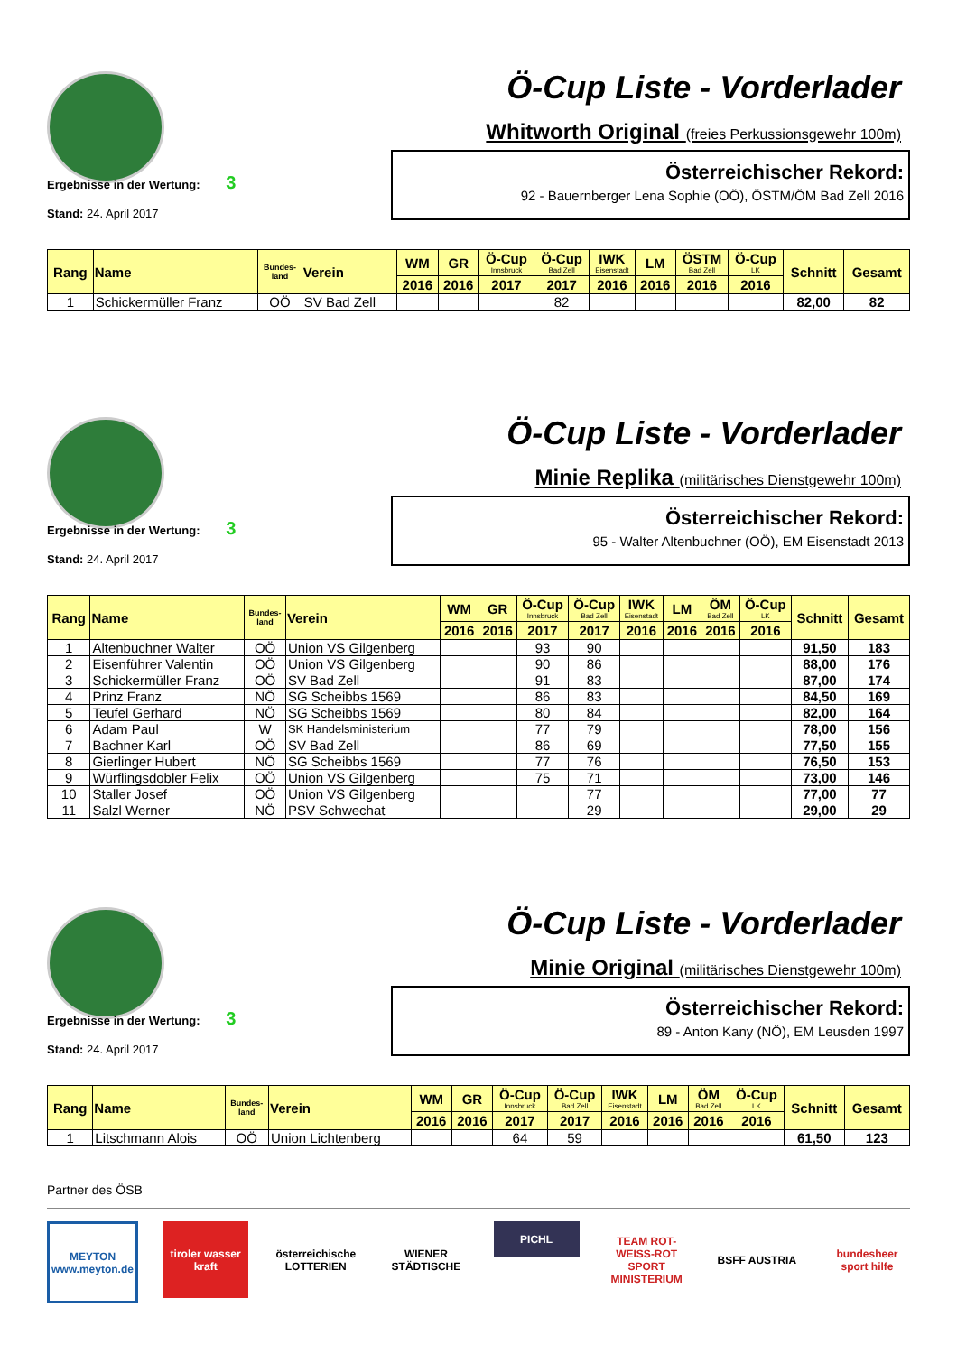Ö-Cup Liste - Vorderlader
Whitworth Original (freies Perkussionsgewehr 100m)
Ergebnisse in der Wertung: 3
Stand: 24. April 2017
Österreichischer Rekord:
92 - Bauernberger Lena Sophie (OÖ), ÖSTM/ÖM Bad Zell 2016
| Rang | Name | Bundes- land | Verein | WM | GR | Ö-Cup Innsbruck | Ö-Cup Bad Zell | IWK Eisenstadt | LM | ÖSTM Bad Zell | Ö-Cup LK | Schnitt | Gesamt |
| --- | --- | --- | --- | --- | --- | --- | --- | --- | --- | --- | --- | --- | --- |
| | | | | 2016 | 2016 | 2017 | 2017 | 2016 | 2016 | 2016 | 2016 | | |
| 1 | Schickermüller Franz | OÖ | SV Bad Zell | | | | 82 | | | | | 82,00 | 82 |
Ö-Cup Liste - Vorderlader
Minie Replika (militärisches Dienstgewehr 100m)
Ergebnisse in der Wertung: 3
Stand: 24. April 2017
Österreichischer Rekord:
95 - Walter Altenbuchner (OÖ), EM Eisenstadt 2013
| Rang | Name | Bundes- land | Verein | WM | GR | Ö-Cup Innsbruck | Ö-Cup Bad Zell | IWK Eisenstadt | LM | ÖM Bad Zell | Ö-Cup LK | Schnitt | Gesamt |
| --- | --- | --- | --- | --- | --- | --- | --- | --- | --- | --- | --- | --- | --- |
| | | | | 2016 | 2016 | 2017 | 2017 | 2016 | 2016 | 2016 | 2016 | | |
| 1 | Altenbuchner Walter | OÖ | Union VS Gilgenberg | | | 93 | 90 | | | | | 91,50 | 183 |
| 2 | Eisenführer Valentin | OÖ | Union VS Gilgenberg | | | 90 | 86 | | | | | 88,00 | 176 |
| 3 | Schickermüller Franz | OÖ | SV Bad Zell | | | 91 | 83 | | | | | 87,00 | 174 |
| 4 | Prinz Franz | NÖ | SG Scheibbs 1569 | | | 86 | 83 | | | | | 84,50 | 169 |
| 5 | Teufel Gerhard | NÖ | SG Scheibbs 1569 | | | 80 | 84 | | | | | 82,00 | 164 |
| 6 | Adam Paul | W | SK Handelsministerium | | | 77 | 79 | | | | | 78,00 | 156 |
| 7 | Bachner Karl | OÖ | SV Bad Zell | | | 86 | 69 | | | | | 77,50 | 155 |
| 8 | Gierlinger Hubert | NÖ | SG Scheibbs 1569 | | | 77 | 76 | | | | | 76,50 | 153 |
| 9 | Würflingsdobler Felix | OÖ | Union VS Gilgenberg | | | 75 | 71 | | | | | 73,00 | 146 |
| 10 | Staller Josef | OÖ | Union VS Gilgenberg | | | | 77 | | | | | 77,00 | 77 |
| 11 | Salzl Werner | NÖ | PSV Schwechat | | | | 29 | | | | | 29,00 | 29 |
Ö-Cup Liste - Vorderlader
Minie Original (militärisches Dienstgewehr 100m)
Ergebnisse in der Wertung: 3
Stand: 24. April 2017
Österreichischer Rekord:
89 - Anton Kany (NÖ), EM Leusden 1997
| Rang | Name | Bundes- land | Verein | WM | GR | Ö-Cup Innsbruck | Ö-Cup Bad Zell | IWK Eisenstadt | LM | ÖM Bad Zell | Ö-Cup LK | Schnitt | Gesamt |
| --- | --- | --- | --- | --- | --- | --- | --- | --- | --- | --- | --- | --- | --- |
| | | | | 2016 | 2016 | 2017 | 2017 | 2016 | 2016 | 2016 | 2016 | | |
| 1 | Litschmann Alois | OÖ | Union Lichtenberg | | | 64 | 59 | | | | | 61,50 | 123 |
Partner des ÖSB
MEYTON
www.meyton.de
tiroler wasser kraft
österreichische LOTTERIEN
WIENER STÄDTISCHE
PICHL
TEAM ROT-WEISS-ROT
SPORT MINISTERIUM
BSFF AUSTRIA bundesheer
sport hilfe